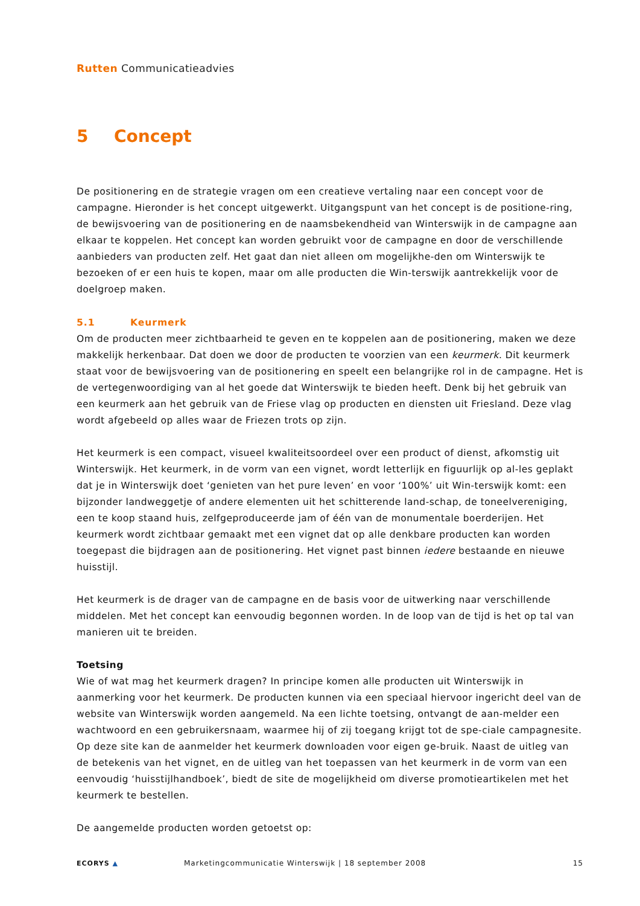Rutten Communicatieadvies
5 Concept
De positionering en de strategie vragen om een creatieve vertaling naar een concept voor de campagne. Hieronder is het concept uitgewerkt. Uitgangspunt van het concept is de positione-ring, de bewijsvoering van de positionering en de naamsbekendheid van Winterswijk in de campagne aan elkaar te koppelen. Het concept kan worden gebruikt voor de campagne en door de verschillende aanbieders van producten zelf. Het gaat dan niet alleen om mogelijkhe-den om Winterswijk te bezoeken of er een huis te kopen, maar om alle producten die Win-terswijk aantrekkelijk voor de doelgroep maken.
5.1 Keurmerk
Om de producten meer zichtbaarheid te geven en te koppelen aan de positionering, maken we deze makkelijk herkenbaar. Dat doen we door de producten te voorzien van een keurmerk. Dit keurmerk staat voor de bewijsvoering van de positionering en speelt een belangrijke rol in de campagne. Het is de vertegenwoordiging van al het goede dat Winterswijk te bieden heeft. Denk bij het gebruik van een keurmerk aan het gebruik van de Friese vlag op producten en diensten uit Friesland. Deze vlag wordt afgebeeld op alles waar de Friezen trots op zijn.
Het keurmerk is een compact, visueel kwaliteitsoordeel over een product of dienst, afkomstig uit Winterswijk. Het keurmerk, in de vorm van een vignet, wordt letterlijk en figuurlijk op al-les geplakt dat je in Winterswijk doet ‘genieten van het pure leven’ en voor ‘100%’ uit Win-terswijk komt: een bijzonder landweggetje of andere elementen uit het schitterende land-schap, de toneelvereniging, een te koop staand huis, zelfgeproduceerde jam of één van de monumentale boerderijen. Het keurmerk wordt zichtbaar gemaakt met een vignet dat op alle denkbare producten kan worden toegepast die bijdragen aan de positionering. Het vignet past binnen iedere bestaande en nieuwe huisstijl.
Het keurmerk is de drager van de campagne en de basis voor de uitwerking naar verschillende middelen. Met het concept kan eenvoudig begonnen worden. In de loop van de tijd is het op tal van manieren uit te breiden.
Toetsing
Wie of wat mag het keurmerk dragen? In principe komen alle producten uit Winterswijk in aanmerking voor het keurmerk. De producten kunnen via een speciaal hiervoor ingericht deel van de website van Winterswijk worden aangemeld. Na een lichte toetsing, ontvangt de aan-melder een wachtwoord en een gebruikersnaam, waarmee hij of zij toegang krijgt tot de spe-ciale campagnesite. Op deze site kan de aanmelder het keurmerk downloaden voor eigen ge-bruik. Naast de uitleg van de betekenis van het vignet, en de uitleg van het toepassen van het keurmerk in de vorm van een eenvoudig ‘huisstijlhandboek’, biedt de site de mogelijkheid om diverse promotieartikelen met het keurmerk te bestellen.
De aangemelde producten worden getoetst op:
ECORYS ▲
Marketingcommunicatie Winterswijk | 18 september 2008
15